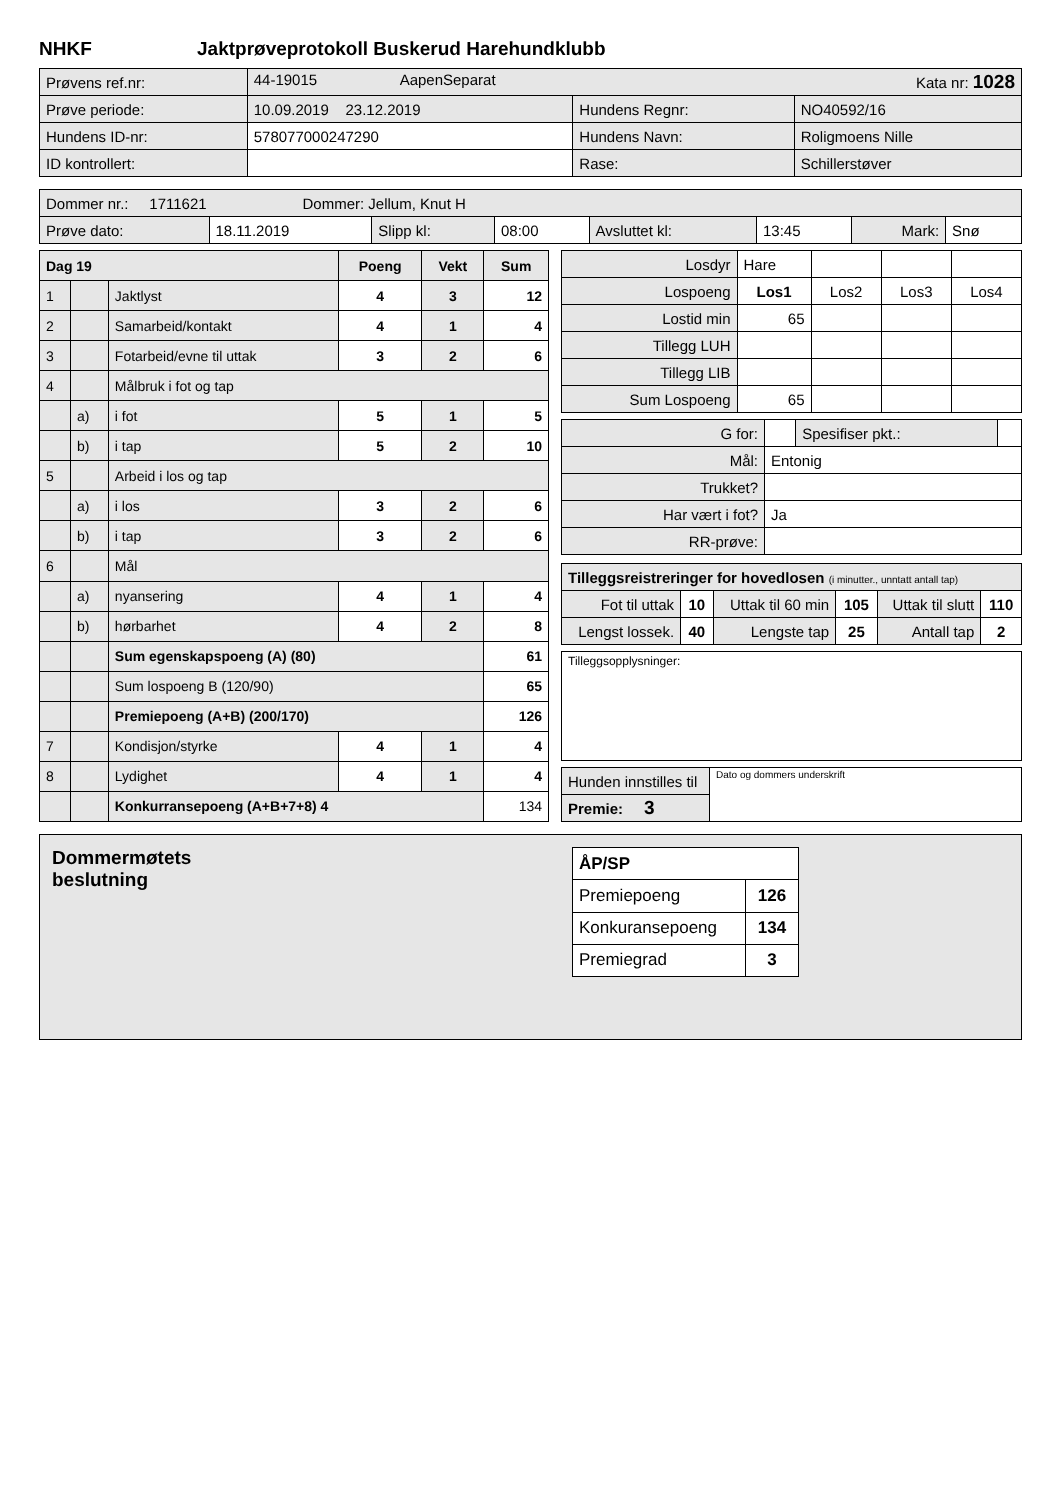NHKF Jaktprøveprotokoll Buskerud Harehundklubb
| Prøvens ref.nr: | 44-19015 AapenSeparat Kata nr: 1028 | | |
| Prøve periode: | 10.09.2019 23.12.2019 | Hundens Regnr: | NO40592/16 |
| Hundens ID-nr: | 578077000247290 | Hundens Navn: | Roligmoens Nille |
| ID kontrollert: | | Rase: | Schillerstøver |
| Dommer nr.: 1711621 Dommer: Jellum, Knut H | | | | | | | |
| Prøve dato: | 18.11.2019 | Slipp kl: | 08:00 | Avsluttet kl: | 13:45 | Mark: | Snø |
| Dag 19 | | | Poeng | Vekt | Sum |
| 1 | | Jaktlyst | 4 | 3 | 12 |
| 2 | | Samarbeid/kontakt | 4 | 1 | 4 |
| 3 | | Fotarbeid/evne til uttak | 3 | 2 | 6 |
| 4 | | Målbruk i fot og tap | | | |
| | a) | i fot | 5 | 1 | 5 |
| | b) | i tap | 5 | 2 | 10 |
| 5 | | Arbeid i los og tap | | | |
| | a) | i los | 3 | 2 | 6 |
| | b) | i tap | 3 | 2 | 6 |
| 6 | | Mål | | | |
| | a) | nyansering | 4 | 1 | 4 |
| | b) | hørbarhet | 4 | 2 | 8 |
| | | Sum egenskapspoeng (A) (80) | | | 61 |
| | | Sum lospoeng B (120/90) | | | 65 |
| | | Premiepoeng (A+B) (200/170) | | | 126 |
| 7 | | Kondisjon/styrke | 4 | 1 | 4 |
| 8 | | Lydighet | 4 | 1 | 4 |
| | | Konkurransepoeng (A+B+7+8) 4 | | | 134 |
| Losdyr | Hare | | | |
| Lospoeng | Los1 | Los2 | Los3 | Los4 |
| Lostid min | 65 | | | |
| Tillegg LUH | | | | |
| Tillegg LIB | | | | |
| Sum Lospoeng | 65 | | | |
| G for: | | Spesifiser pkt.: | |
| Mål: | Entonig | | |
| Trukket? | | | |
| Har vært i fot? | Ja | | |
| RR-prøve: | | | |
| Tilleggsreistreringer for hovedlosen (i minutter., unntatt antall tap) | | | | | |
| Fot til uttak | 10 | Uttak til 60 min | 105 | Uttak til slutt | 110 |
| Lengst lossek. | 40 | Lengste tap | 25 | Antall tap | 2 |
Tilleggsopplysninger:
| Hunden innstilles til | Dato og dommers underskrift |
| Premie: 3 | |
Dommermøtets
beslutning
| ÅP/SP | |
| Premiepoeng | 126 |
| Konkuransepoeng | 134 |
| Premiegrad | 3 |